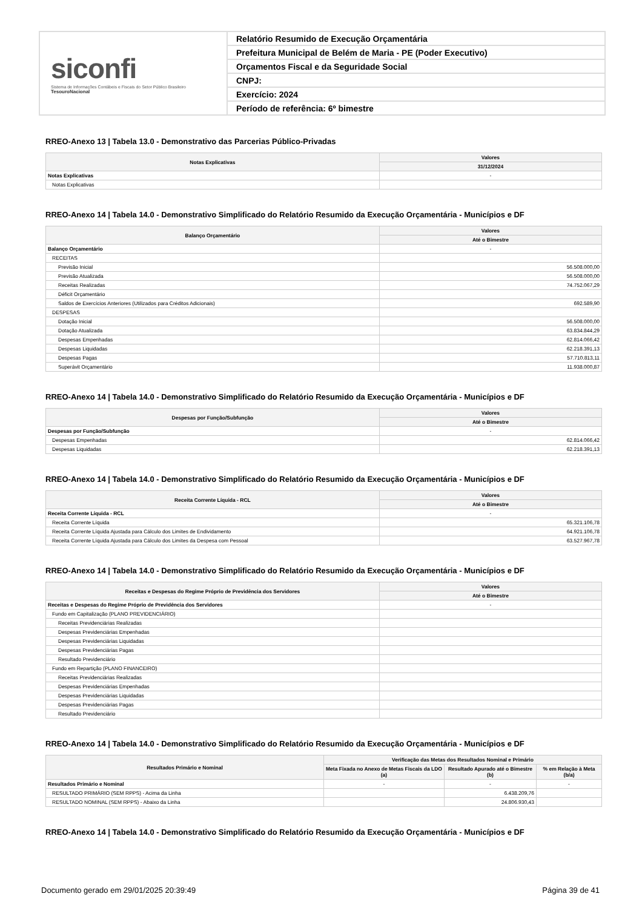siconfi
Sistema de Informações Contábeis e Fiscais do Setor Público Brasileiro
TesouroNacional
Relatório Resumido de Execução Orçamentária
Prefeitura Municipal de Belém de Maria - PE (Poder Executivo)
Orçamentos Fiscal e da Seguridade Social
CNPJ:
Exercício: 2024
Período de referência: 6º bimestre
RREO-Anexo 13 | Tabela 13.0 - Demonstrativo das Parcerias Público-Privadas
| Notas Explicativas | Valores |
| --- | --- |
| | 31/12/2024 |
| Notas Explicativas | - |
| Notas Explicativas | |
RREO-Anexo 14 | Tabela 14.0 - Demonstrativo Simplificado do Relatório Resumido da Execução Orçamentária - Municípios e DF
| Balanço Orçamentário | Valores |
| --- | --- |
| | Até o Bimestre |
| Balanço Orçamentário | - |
| RECEITAS | |
| Previsão Inicial | 56.508.000,00 |
| Previsão Atualizada | 56.508.000,00 |
| Receitas Realizadas | 74.752.067,29 |
| Déficit Orçamentário | |
| Saldos de Exercícios Anteriores (Utilizados para Créditos Adicionais) | 692.589,90 |
| DESPESAS | |
| Dotação Inicial | 56.508.000,00 |
| Dotação Atualizada | 63.834.844,29 |
| Despesas Empenhadas | 62.814.066,42 |
| Despesas Liquidadas | 62.218.391,13 |
| Despesas Pagas | 57.710.813,11 |
| Superávit Orçamentário | 11.938.000,87 |
RREO-Anexo 14 | Tabela 14.0 - Demonstrativo Simplificado do Relatório Resumido da Execução Orçamentária - Municípios e DF
| Despesas por Função/Subfunção | Valores |
| --- | --- |
| | Até o Bimestre |
| Despesas por Função/Subfunção | - |
| Despesas Empenhadas | 62.814.066,42 |
| Despesas Liquidadas | 62.218.391,13 |
RREO-Anexo 14 | Tabela 14.0 - Demonstrativo Simplificado do Relatório Resumido da Execução Orçamentária - Municípios e DF
| Receita Corrente Líquida - RCL | Valores |
| --- | --- |
| | Até o Bimestre |
| Receita Corrente Líquida - RCL | - |
| Receita Corrente Líquida | 65.321.106,78 |
| Receita Corrente Líquida Ajustada para Cálculo dos Limites de Endividamento | 64.921.106,78 |
| Receita Corrente Líquida Ajustada para Cálculo dos Limites da Despesa com Pessoal | 63.527.967,78 |
RREO-Anexo 14 | Tabela 14.0 - Demonstrativo Simplificado do Relatório Resumido da Execução Orçamentária - Municípios e DF
| Receitas e Despesas do Regime Próprio de Previdência dos Servidores | Valores |
| --- | --- |
| | Até o Bimestre |
| Receitas e Despesas do Regime Próprio de Previdência dos Servidores | - |
| Fundo em Capitalização (PLANO PREVIDENCIÁRIO) | |
| Receitas Previdenciárias Realizadas | |
| Despesas Previdenciárias Empenhadas | |
| Despesas Previdenciárias Liquidadas | |
| Despesas Previdenciárias Pagas | |
| Resultado Previdenciário | |
| Fundo em Repartição (PLANO FINANCEIRO) | |
| Receitas Previdenciárias Realizadas | |
| Despesas Previdenciárias Empenhadas | |
| Despesas Previdenciárias Liquidadas | |
| Despesas Previdenciárias Pagas | |
| Resultado Previdenciário | |
RREO-Anexo 14 | Tabela 14.0 - Demonstrativo Simplificado do Relatório Resumido da Execução Orçamentária - Municípios e DF
| Resultados Primário e Nominal | Verificação das Metas dos Resultados Nominal e Primário | | |
| --- | --- | --- | --- |
| | Meta Fixada no Anexo de Metas Fiscais da LDO (a) | Resultado Apurado até o Bimestre (b) | % em Relação à Meta (b/a) |
| Resultados Primário e Nominal | - | - | - |
| RESULTADO PRIMÁRIO (SEM RPPS) - Acima da Linha | | 6.438.209,76 | |
| RESULTADO NOMINAL (SEM RPPS) - Abaixo da Linha | | 24.806.930,43 | |
RREO-Anexo 14 | Tabela 14.0 - Demonstrativo Simplificado do Relatório Resumido da Execução Orçamentária - Municípios e DF
Documento gerado em 29/01/2025 20:39:49 Página 39 de 41